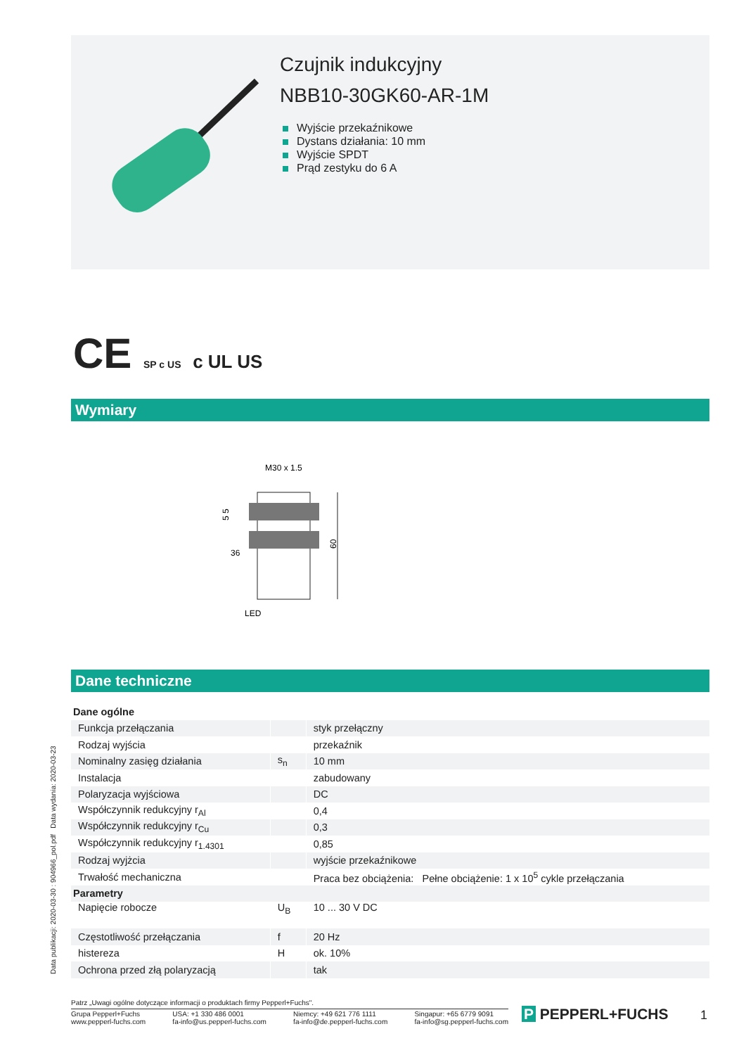Czujnik indukcyjny
NBB10-30GK60-AR-1M
Wyjście przekaźnikowe
Dystans działania: 10 mm
Wyjście SPDT
Prąd zestyku do 6 A
CE SP c US c UL US
Wymiary
M30 x 1.5
36
LED
60
5 5
Dane techniczne
| Dane ogólne | | |
| Funkcja przełączania | | styk przełączny |
| Rodzaj wyjścia | | przekaźnik |
| Nominalny zasięg działania | s<sub>n</sub> | 10 mm |
| Instalacja | | zabudowany |
| Polaryzacja wyjściowa | | DC |
| Współczynnik redukcyjny r<sub>Al</sub> | | 0,4 |
| Współczynnik redukcyjny r<sub>Cu</sub> | | 0,3 |
| Współczynnik redukcyjny r<sub>1.4301</sub> | | 0,85 |
| Rodzaj wyjżcia | | wyjście przekaźnikowe |
| Trwałość mechaniczna | | Praca bez obciążenia: Pełne obciążenie: 1 x 10<sup>5</sup> cykle przełączania |
| Parametry | | |
| Napięcie robocze | U<sub>B</sub> | 10 ... 30 V DC |
| Częstotliwość przełączania | f | 20 Hz |
| histereza | H | ok. 10% |
| Ochrona przed złą polaryzacją | | tak |
Data publikacji: 2020-03-30 : 904966_pol.pdf Data wydania: 2020-03-23
Patrz „Uwagi ogólne dotyczące informacji o produktach firmy Pepperl+Fuchs".
Grupa Pepperl+Fuchs
www.pepperl-fuchs.com
USA: +1 330 486 0001
fa-info@us.pepperl-fuchs.com
Niemcy: +49 621 776 1111
fa-info@de.pepperl-fuchs.com
Singapur: +65 6779 9091
fa-info@sg.pepperl-fuchs.com
P PEPPERL+FUCHS 1